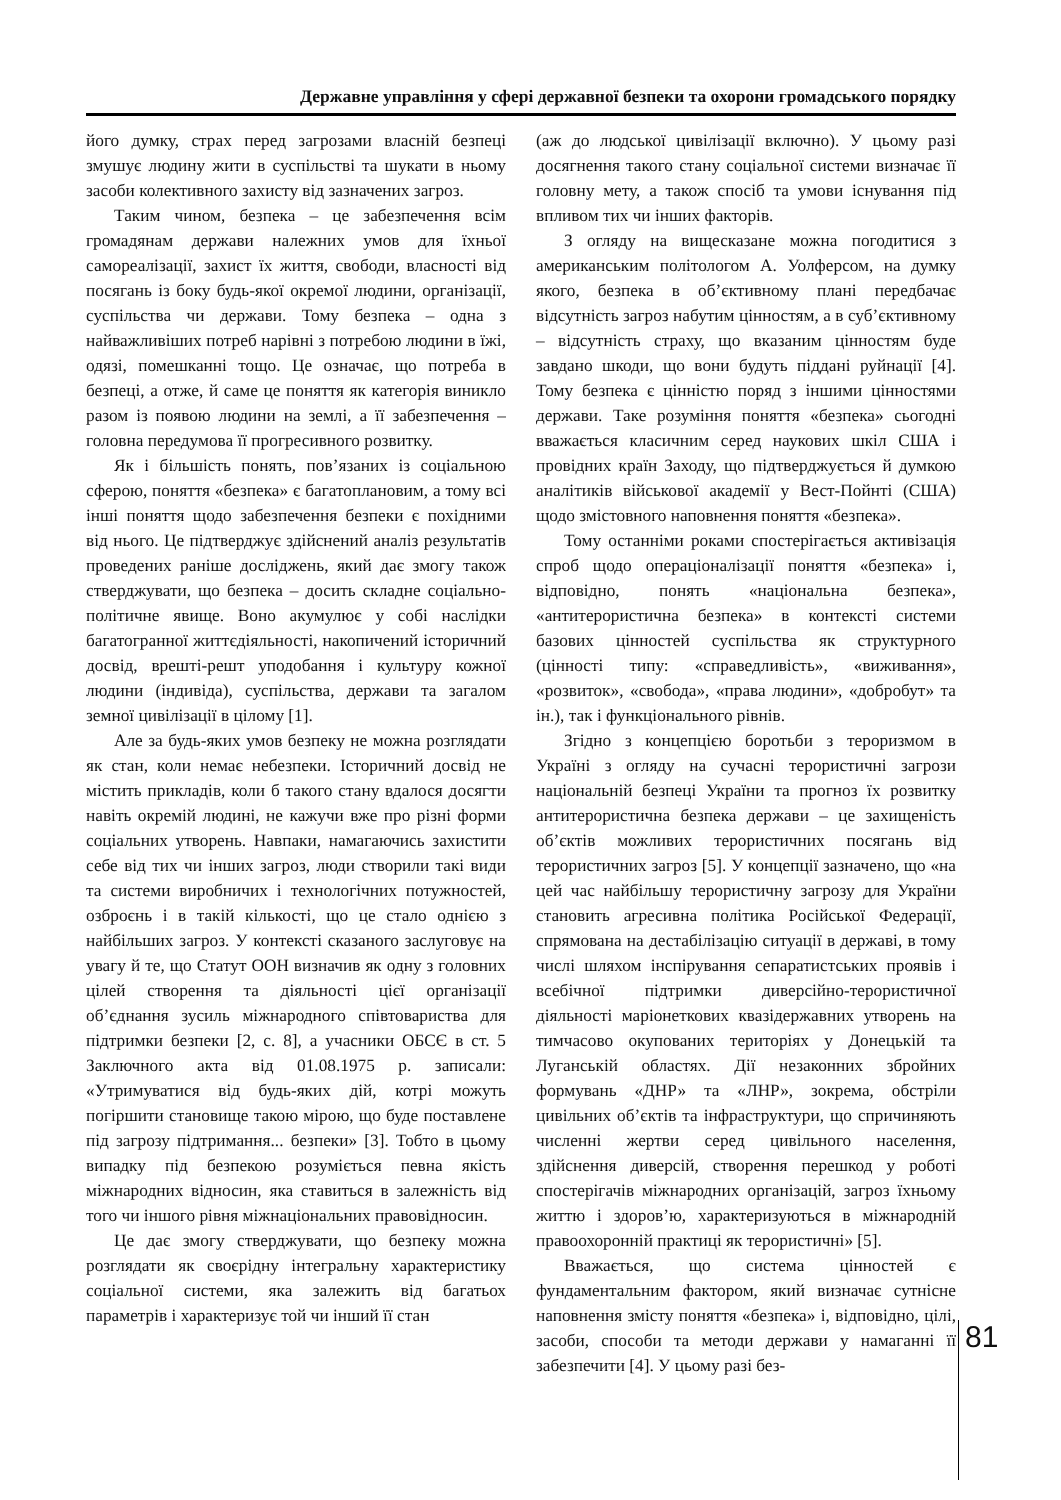Державне управління у сфері державної безпеки та охорони громадського порядку
його думку, страх перед загрозами власній безпеці змушує людину жити в суспільстві та шукати в ньому засоби колективного захисту від зазначених загроз.
Таким чином, безпека – це забезпечення всім громадянам держави належних умов для їхньої самореалізації, захист їх життя, свободи, власності від посягань із боку будь-якої окремої людини, організації, суспільства чи держави. Тому безпека – одна з найважливіших потреб нарівні з потребою людини в їжі, одязі, помешканні тощо. Це означає, що потреба в безпеці, а отже, й саме це поняття як категорія виникло разом із появою людини на землі, а її забезпечення – головна передумова її прогресивного розвитку.
Як і більшість понять, пов’язаних із соціальною сферою, поняття «безпека» є багатоплановим, а тому всі інші поняття щодо забезпечення безпеки є похідними від нього. Це підтверджує здійснений аналіз результатів проведених раніше досліджень, який дає змогу також стверджувати, що безпека – досить складне соціально-політичне явище. Воно акумулює у собі наслідки багатогранної життєдіяльності, накопичений історичний досвід, врешті-решт уподобання і культуру кожної людини (індивіда), суспільства, держави та загалом земної цивілізації в цілому [1].
Але за будь-яких умов безпеку не можна розглядати як стан, коли немає небезпеки. Історичний досвід не містить прикладів, коли б такого стану вдалося досягти навіть окремій людині, не кажучи вже про різні форми соціальних утворень. Навпаки, намагаючись захистити себе від тих чи інших загроз, люди створили такі види та системи виробничих і технологічних потужностей, озброєнь і в такій кількості, що це стало однією з найбільших загроз. У контексті сказаного заслуговує на увагу й те, що Статут ООН визначив як одну з головних цілей створення та діяльності цієї організації об’єднання зусиль міжнародного співтовариства для підтримки безпеки [2, с. 8], а учасники ОБСЄ в ст. 5 Заключного акта від 01.08.1975 р. записали: «Утримуватися від будь-яких дій, котрі можуть погіршити становище такою мірою, що буде поставлене під загрозу підтримання... безпеки» [3]. Тобто в цьому випадку під безпекою розуміється певна якість міжнародних відносин, яка ставиться в залежність від того чи іншого рівня міжнаціональних правовідносин.
Це дає змогу стверджувати, що безпеку можна розглядати як своєрідну інтегральну характеристику соціальної системи, яка залежить від багатьох параметрів і характеризує той чи інший її стан
(аж до людської цивілізації включно). У цьому разі досягнення такого стану соціальної системи визначає її головну мету, а також спосіб та умови існування під впливом тих чи інших факторів.
З огляду на вищесказане можна погодитися з американським політологом А. Уолферсом, на думку якого, безпека в об’єктивному плані передбачає відсутність загроз набутим цінностям, а в суб’єктивному – відсутність страху, що вказаним цінностям буде завдано шкоди, що вони будуть піддані руйнації [4]. Тому безпека є цінністю поряд з іншими цінностями держави. Таке розуміння поняття «безпека» сьогодні вважається класичним серед наукових шкіл США і провідних країн Заходу, що підтверджується й думкою аналітиків військової академії у Вест-Пойнті (США) щодо змістовного наповнення поняття «безпека».
Тому останніми роками спостерігається активізація спроб щодо операціоналізації поняття «безпека» і, відповідно, понять «національна безпека», «антитерористична безпека» в контексті системи базових цінностей суспільства як структурного (цінності типу: «справедливість», «виживання», «розвиток», «свобода», «права людини», «добробут» та ін.), так і функціонального рівнів.
Згідно з концепцією боротьби з тероризмом в Україні з огляду на сучасні терористичні загрози національній безпеці України та прогноз їх розвитку антитерористична безпека держави – це захищеність об’єктів можливих терористичних посягань від терористичних загроз [5]. У концепції зазначено, що «на цей час найбільшу терористичну загрозу для України становить агресивна політика Російської Федерації, спрямована на дестабілізацію ситуації в державі, в тому числі шляхом інспірування сепаратистських проявів і всебічної підтримки диверсійно-терористичної діяльності маріонеткових квазідержавних утворень на тимчасово окупованих територіях у Донецькій та Луганській областях. Дії незаконних збройних формувань «ДНР» та «ЛНР», зокрема, обстріли цивільних об’єктів та інфраструктури, що спричиняють численні жертви серед цивільного населення, здійснення диверсій, створення перешкод у роботі спостерігачів міжнародних організацій, загроз їхньому життю і здоров’ю, характеризуються в міжнародній правоохоронній практиці як терористичні» [5].
Вважається, що система цінностей є фундаментальним фактором, який визначає сутнісне наповнення змісту поняття «безпека» і, відповідно, цілі, засоби, способи та методи держави у намаганні її забезпечити [4]. У цьому разі без-
81